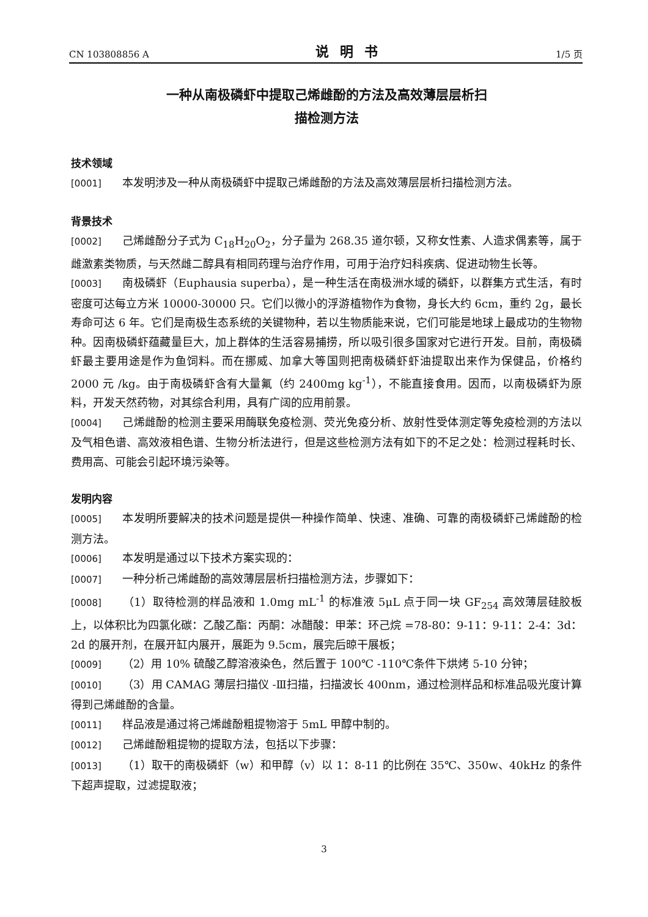CN 103808856 A 说明书 1/5 页
一种从南极磷虾中提取己烯雌酚的方法及高效薄层层析扫
描检测方法
技术领域
[0001] 本发明涉及一种从南极磷虾中提取己烯雌酚的方法及高效薄层层析扫描检测方法。
背景技术
[0002] 己烯雌酚分子式为 C<sub>18</sub>H<sub>20</sub>O<sub>2</sub>，分子量为 268.35 道尔顿，又称女性素、人造求偶素等，属于雌激素类物质，与天然雌二醇具有相同药理与治疗作用，可用于治疗妇科疾病、促进动物生长等。
[0003] 南极磷虾（Euphausia superba），是一种生活在南极洲水域的磷虾，以群集方式生活，有时密度可达每立方米 10000-30000 只。它们以微小的浮游植物作为食物，身长大约 6cm，重约 2g，最长寿命可达 6 年。它们是南极生态系统的关键物种，若以生物质能来说，它们可能是地球上最成功的生物物种。因南极磷虾蕴藏量巨大，加上群体的生活容易捕捞，所以吸引很多国家对它进行开发。目前，南极磷虾最主要用途是作为鱼饲料。而在挪威、加拿大等国则把南极磷虾虾油提取出来作为保健品，价格约 2000 元 /kg。由于南极磷虾含有大量氟（约 2400mg kg<sup>-1</sup>），不能直接食用。因而，以南极磷虾为原料，开发天然药物，对其综合利用，具有广阔的应用前景。
[0004] 己烯雌酚的检测主要采用酶联免疫检测、荧光免疫分析、放射性受体测定等免疫检测的方法以及气相色谱、高效液相色谱、生物分析法进行，但是这些检测方法有如下的不足之处：检测过程耗时长、费用高、可能会引起环境污染等。
发明内容
[0005] 本发明所要解决的技术问题是提供一种操作简单、快速、准确、可靠的南极磷虾己烯雌酚的检测方法。
[0006] 本发明是通过以下技术方案实现的：
[0007] 一种分析己烯雌酚的高效薄层层析扫描检测方法，步骤如下：
[0008] （1）取待检测的样品液和 1.0mg mL<sup>-1</sup> 的标准液 5μL 点于同一块 GF<sub>254</sub> 高效薄层硅胶板上，以体积比为四氯化碳：乙酸乙酯：丙酮：冰醋酸：甲苯：环己烷 =78-80：9-11：9-11：2-4：3d：2d 的展开剂，在展开缸内展开，展距为 9.5cm，展完后晾干展板；
[0009] （2）用 10% 硫酸乙醇溶液染色，然后置于 100℃ -110℃条件下烘烤 5-10 分钟；
[0010] （3）用 CAMAG 薄层扫描仪 -Ⅲ扫描，扫描波长 400nm，通过检测样品和标准品吸光度计算得到己烯雌酚的含量。
[0011] 样品液是通过将己烯雌酚粗提物溶于 5mL 甲醇中制的。
[0012] 己烯雌酚粗提物的提取方法，包括以下步骤：
[0013] （1）取干的南极磷虾（w）和甲醇（v）以 1：8-11 的比例在 35℃、350w、40kHz 的条件下超声提取，过滤提取液；
3